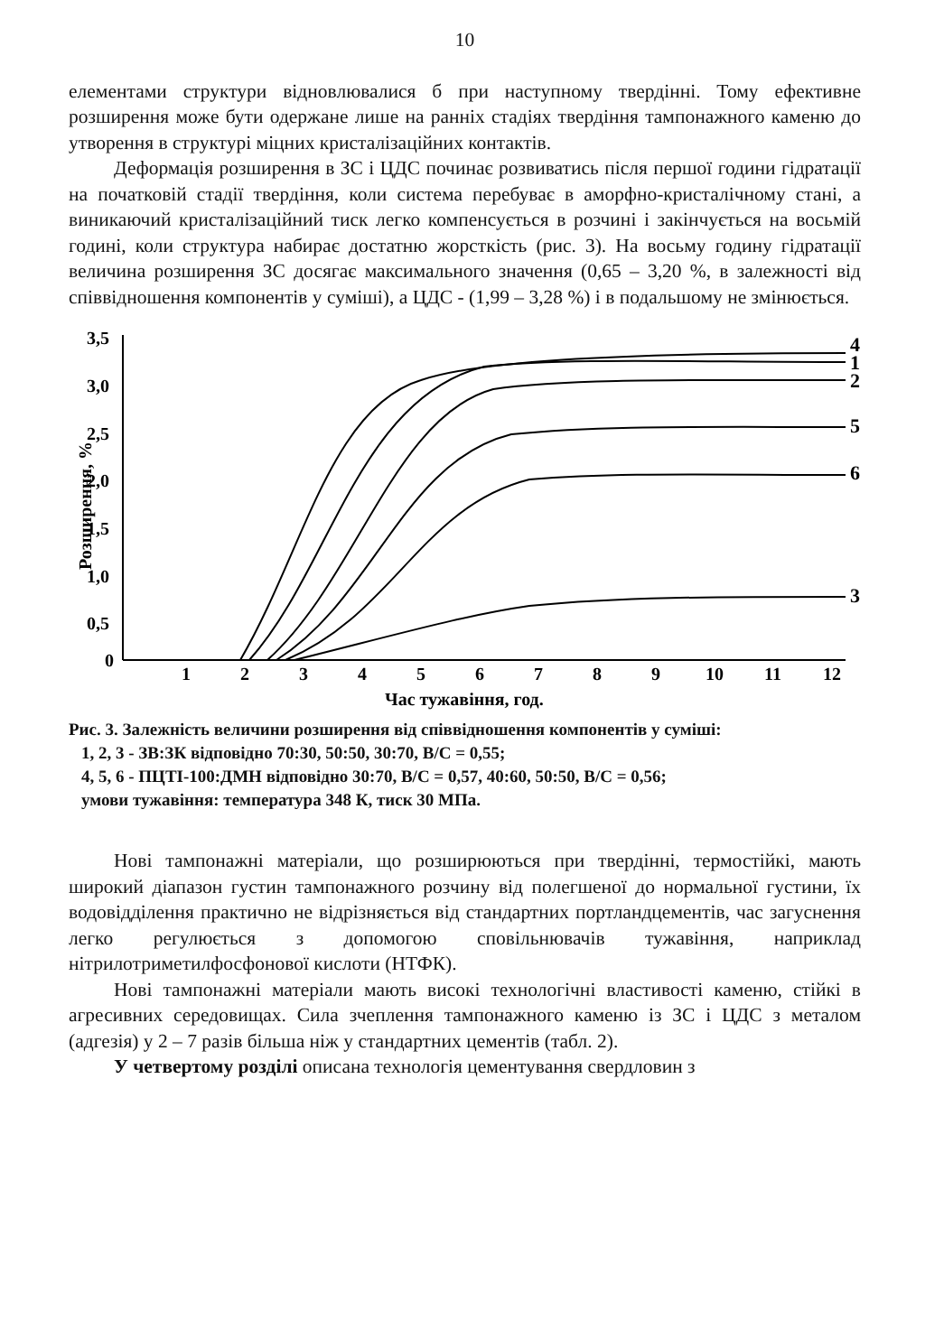10
елементами структури відновлювалися б при наступному твердінні. Тому ефективне розширення може бути одержане лише на ранніх стадіях твердіння тампонажного каменю до утворення в структурі міцних кристалізаційних контактів.
Деформація розширення в ЗС і ЦДС починає розвиватись після першої години гідратації на початковій стадії твердіння, коли система перебуває в аморфно-кристалічному стані, а виникаючий кристалізаційний тиск легко компенсується в розчині і закінчується на восьмій годині, коли структура набирає достатню жорсткість (рис. 3). На восьму годину гідратації величина розширення ЗС досягає максимального значення (0,65 – 3,20 %, в залежності від співвідношення компонентів у суміші), а ЦДС - (1,99 – 3,28 %) і в подальшому не змінюється.
3,5
3,0
2,5
2,0
1,5
1,0
0,5
0
1
2
3
4
5
6
7
8
9
10
11
12
Час тужавіння, год.
Розширення, %
4
1
2
5
6
3
Рис. 3. Залежність величини розширення від співвідношення компонентів у суміші:
1, 2, 3 - ЗВ:ЗК відповідно 70:30, 50:50, 30:70, В/С = 0,55;
4, 5, 6 - ПЦТІ-100:ДМН відповідно 30:70, В/С = 0,57, 40:60, 50:50, В/С = 0,56;
умови тужавіння: температура 348 К, тиск 30 МПа.
Нові тампонажні матеріали, що розширюються при твердінні, термостійкі, мають широкий діапазон густин тампонажного розчину від полегшеної до нормальної густини, їх водовідділення практично не відрізняється від стандартних портландцементів, час загуснення легко регулюється з допомогою сповільнювачів тужавіння, наприклад нітрилотриметилфосфонової кислоти (НТФК).
Нові тампонажні матеріали мають високі технологічні властивості каменю, стійкі в агресивних середовищах. Сила зчеплення тампонажного каменю із ЗС і ЦДС з металом (адгезія) у 2 – 7 разів більша ніж у стандартних цементів (табл. 2).
У четвертому розділі описана технологія цементування свердловин з